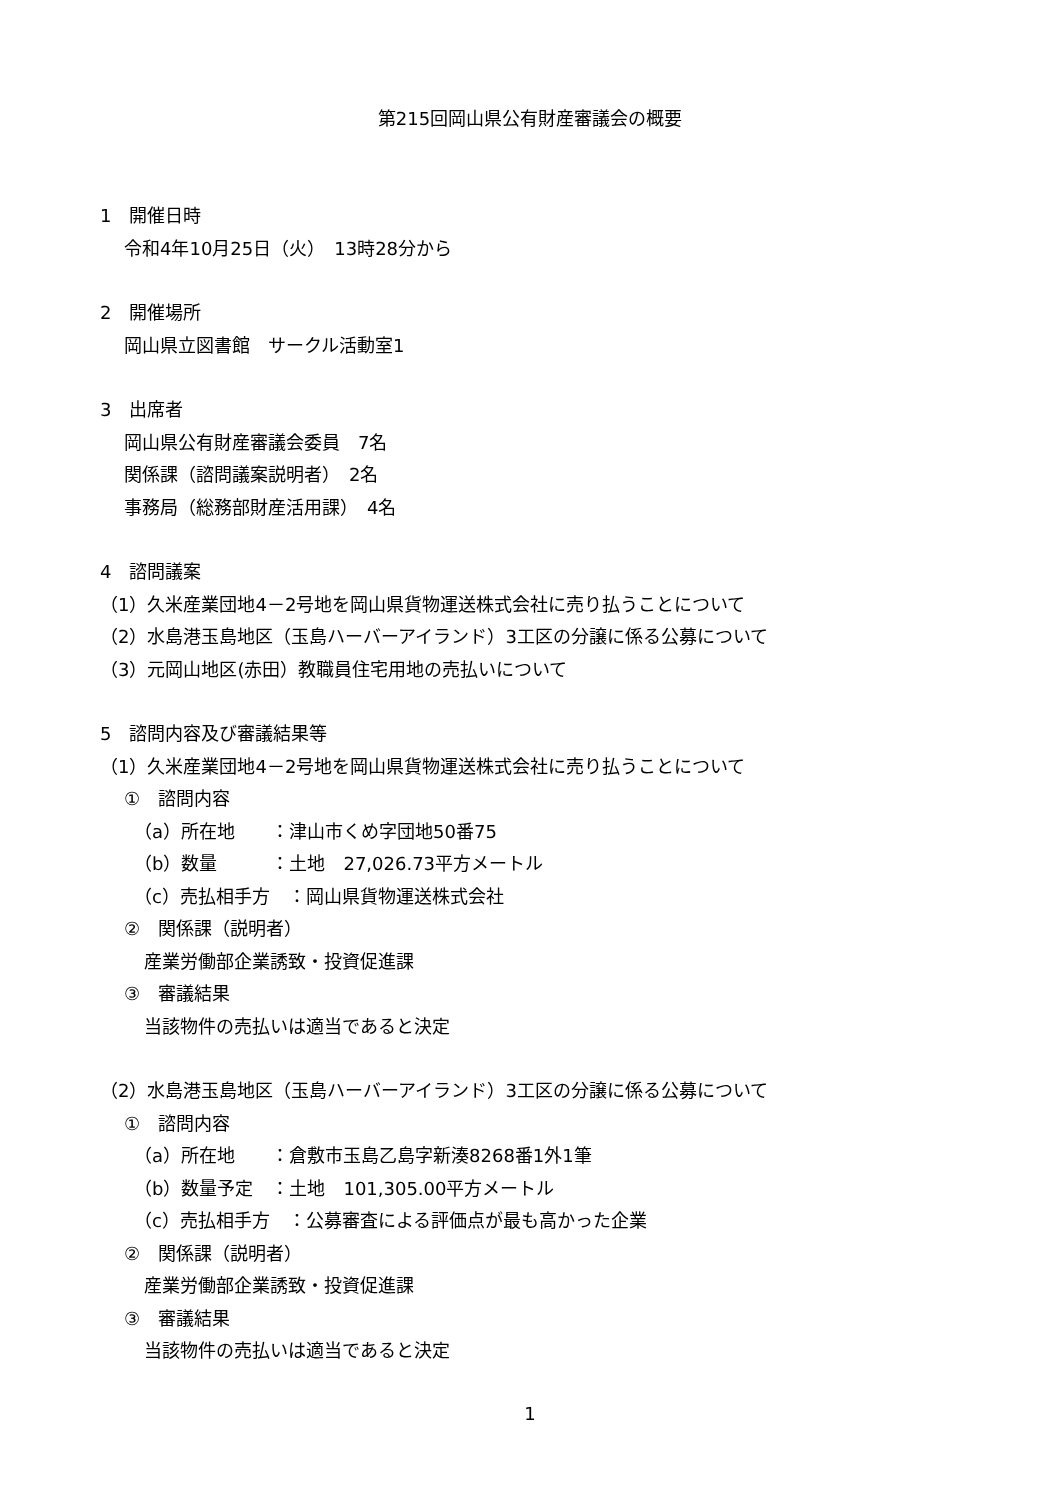第215回岡山県公有財産審議会の概要
1　開催日時
令和4年10月25日（火）　13時28分から
2　開催場所
岡山県立図書館　サークル活動室1
3　出席者
岡山県公有財産審議会委員　7名
関係課（諮問議案説明者）　2名
事務局（総務部財産活用課）　4名
4　諮問議案
（1）久米産業団地4－2号地を岡山県貨物運送株式会社に売り払うことについて
（2）水島港玉島地区（玉島ハーバーアイランド）3工区の分譲に係る公募について
（3）元岡山地区(赤田）教職員住宅用地の売払いについて
5　諮問内容及び審議結果等
（1）久米産業団地4－2号地を岡山県貨物運送株式会社に売り払うことについて
①　諮問内容
（a）所在地　　：津山市くめ字団地50番75
（b）数量　　　：土地　27,026.73平方メートル
（c）売払相手方　：岡山県貨物運送株式会社
②　関係課（説明者）
産業労働部企業誘致・投資促進課
③　審議結果
当該物件の売払いは適当であると決定
（2）水島港玉島地区（玉島ハーバーアイランド）3工区の分譲に係る公募について
①　諮問内容
（a）所在地　　：倉敷市玉島乙島字新湊8268番1外1筆
（b）数量予定　：土地　101,305.00平方メートル
（c）売払相手方　：公募審査による評価点が最も高かった企業
②　関係課（説明者）
産業労働部企業誘致・投資促進課
③　審議結果
当該物件の売払いは適当であると決定
1